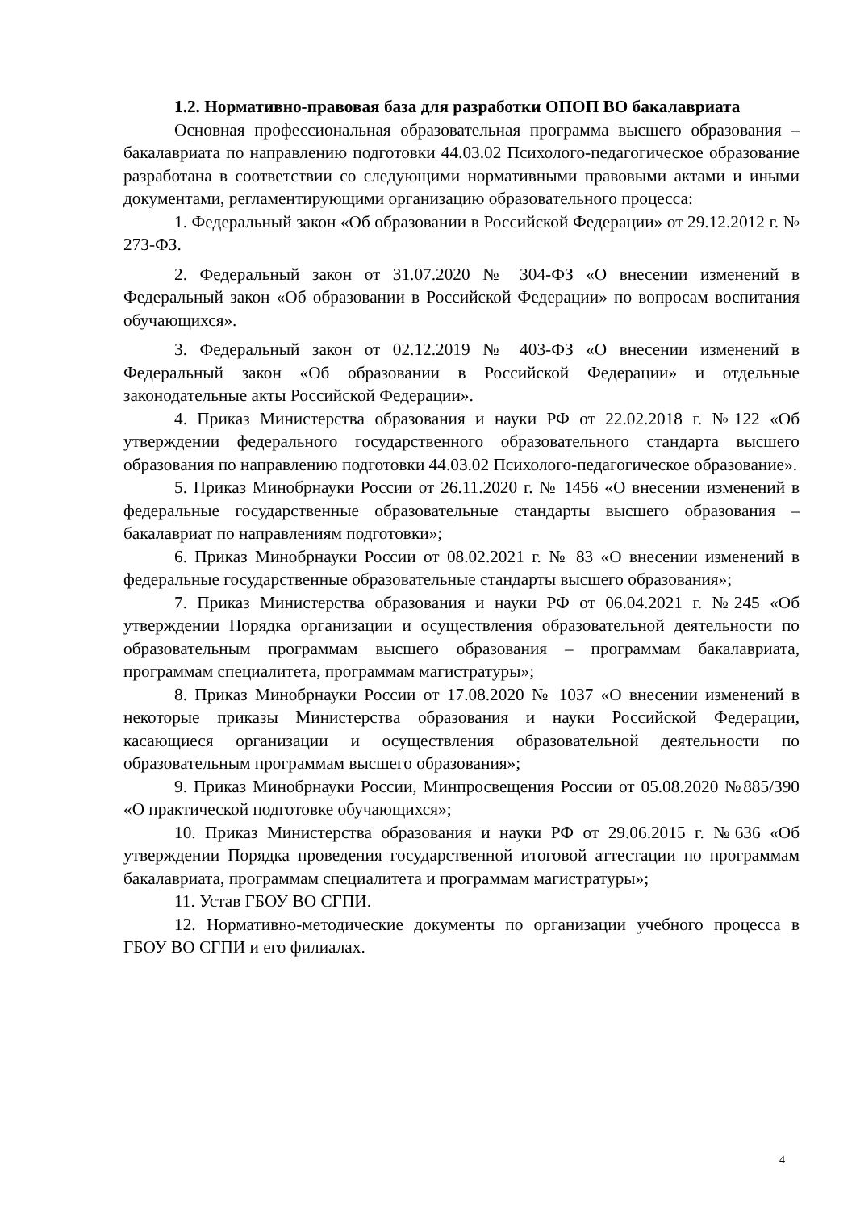1.2. Нормативно-правовая база для разработки ОПОП ВО бакалавриата
Основная профессиональная образовательная программа высшего образования – бакалавриата по направлению подготовки 44.03.02 Психолого-педагогическое образование разработана в соответствии со следующими нормативными правовыми актами и иными документами, регламентирующими организацию образовательного процесса:
1. Федеральный закон «Об образовании в Российской Федерации» от 29.12.2012 г. № 273-ФЗ.
2. Федеральный закон от 31.07.2020 № 304-ФЗ «О внесении изменений в Федеральный закон «Об образовании в Российской Федерации» по вопросам воспитания обучающихся».
3. Федеральный закон от 02.12.2019 № 403-ФЗ «О внесении изменений в Федеральный закон «Об образовании в Российской Федерации» и отдельные законодательные акты Российской Федерации».
4. Приказ Министерства образования и науки РФ от 22.02.2018 г. №122 «Об утверждении федерального государственного образовательного стандарта высшего образования по направлению подготовки 44.03.02 Психолого-педагогическое образование».
5. Приказ Минобрнауки России от 26.11.2020 г. № 1456 «О внесении изменений в федеральные государственные образовательные стандарты высшего образования – бакалавриат по направлениям подготовки»;
6. Приказ Минобрнауки России от 08.02.2021 г. № 83 «О внесении изменений в федеральные государственные образовательные стандарты высшего образования»;
7. Приказ Министерства образования и науки РФ от 06.04.2021 г. №245 «Об утверждении Порядка организации и осуществления образовательной деятельности по образовательным программам высшего образования – программам бакалавриата, программам специалитета, программам магистратуры»;
8. Приказ Минобрнауки России от 17.08.2020 № 1037 «О внесении изменений в некоторые приказы Министерства образования и науки Российской Федерации, касающиеся организации и осуществления образовательной деятельности по образовательным программам высшего образования»;
9. Приказ Минобрнауки России, Минпросвещения России от 05.08.2020 №885/390 «О практической подготовке обучающихся»;
10. Приказ Министерства образования и науки РФ от 29.06.2015 г. №636 «Об утверждении Порядка проведения государственной итоговой аттестации по программам бакалавриата, программам специалитета и программам магистратуры»;
11. Устав ГБОУ ВО СГПИ.
12. Нормативно-методические документы по организации учебного процесса в ГБОУ ВО СГПИ и его филиалах.
4